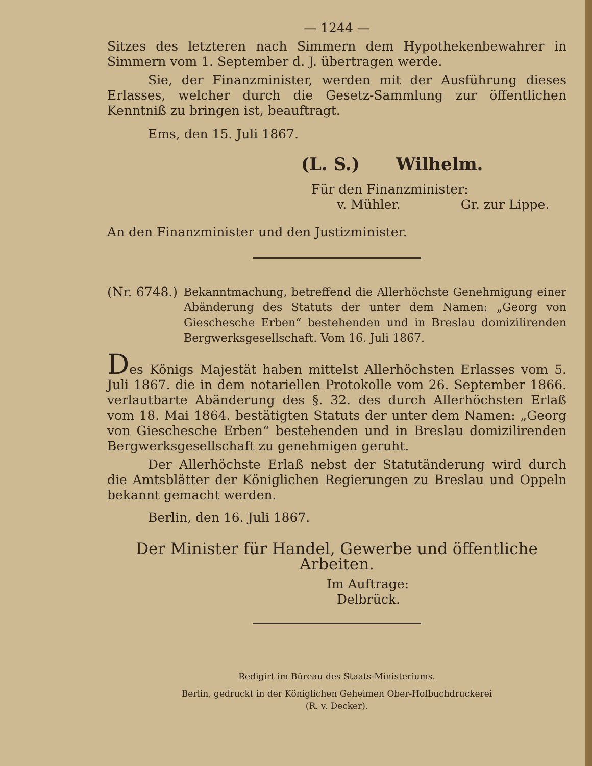— 1244 —
Sitzes des letzteren nach Simmern dem Hypothekenbewahrer in Simmern vom 1. September d. J. übertragen werde.
Sie, der Finanzminister, werden mit der Ausführung dieses Erlasses, welcher durch die Gesetz-Sammlung zur öffentlichen Kenntniß zu bringen ist, beauftragt.
Ems, den 15. Juli 1867.
(L. S.) Wilhelm.
Für den Finanzminister:
v. Mühler. Gr. zur Lippe.
An den Finanzminister und den Justizminister.
(Nr. 6748.)
Bekanntmachung, betreffend die Allerhöchste Genehmigung einer Abänderung des Statuts der unter dem Namen: „Georg von Gieschesche Erben“ bestehenden und in Breslau domizilirenden Bergwerksgesellschaft. Vom 16. Juli 1867.
Des Königs Majestät haben mittelst Allerhöchsten Erlasses vom 5. Juli 1867. die in dem notariellen Protokolle vom 26. September 1866. verlautbarte Abänderung des §. 32. des durch Allerhöchsten Erlaß vom 18. Mai 1864. bestätigten Statuts der unter dem Namen: „Georg von Gieschesche Erben“ bestehenden und in Breslau domizilirenden Bergwerksgesellschaft zu genehmigen geruht.
Der Allerhöchste Erlaß nebst der Statutänderung wird durch die Amtsblätter der Königlichen Regierungen zu Breslau und Oppeln bekannt gemacht werden.
Berlin, den 16. Juli 1867.
Der Minister für Handel, Gewerbe und öffentliche Arbeiten.
Im Auftrage:
Delbrück.
Redigirt im Büreau des Staats-Ministeriums.
Berlin, gedruckt in der Königlichen Geheimen Ober-Hofbuchdruckerei
(R. v. Decker).